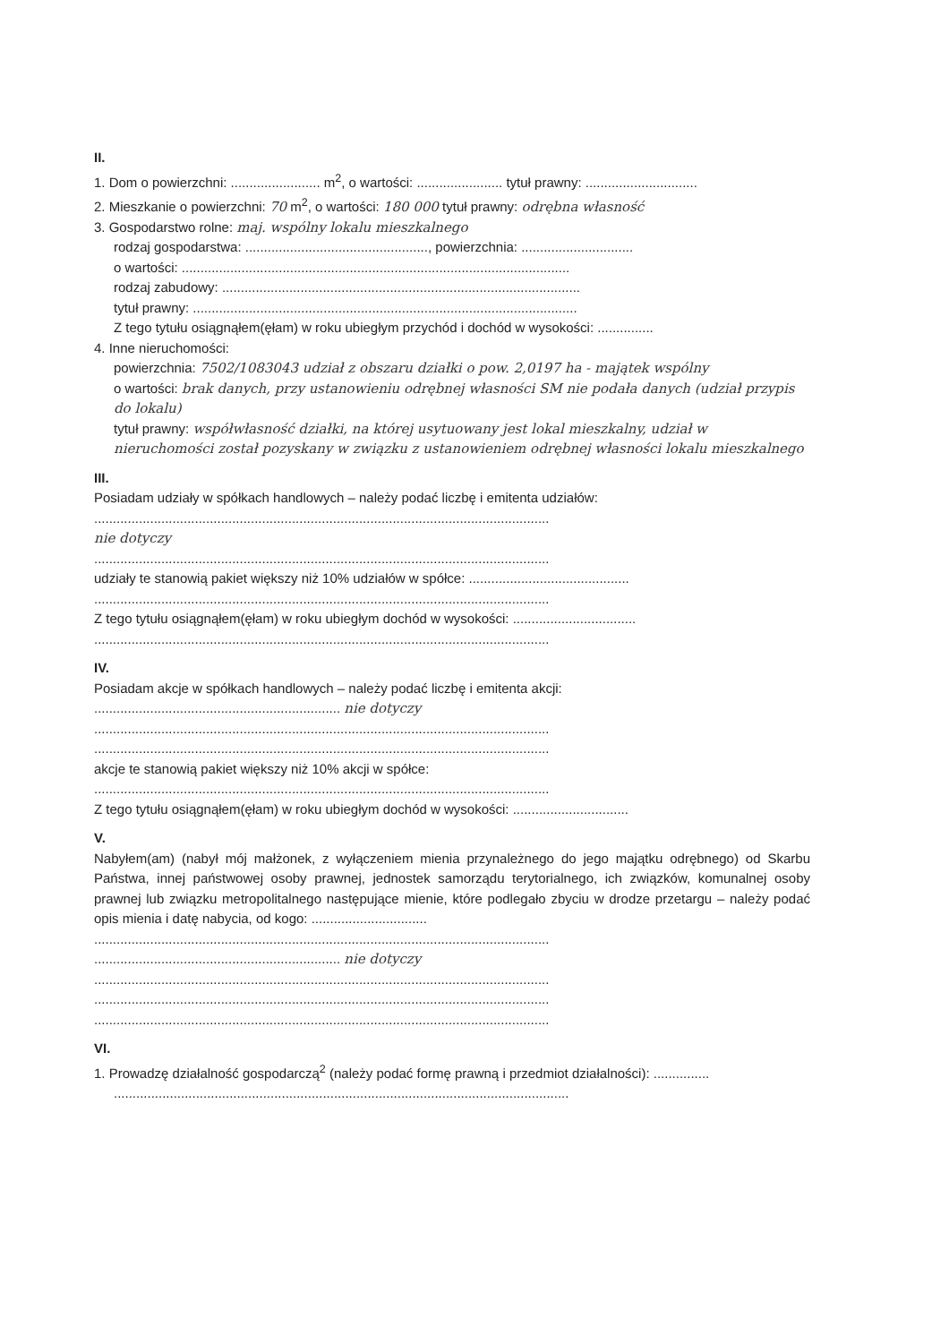II.
1. Dom o powierzchni: ........................ m<sup>2</sup>, o wartości: ....................... tytuł prawny: ..............................
2. Mieszkanie o powierzchni: 70 m<sup>2</sup>, o wartości: 180 000 tytuł prawny: odrębna własność
3. Gospodarstwo rolne: maj. wspólny lokalu mieszkalnego
rodzaj gospodarstwa: ................................................., powierzchnia: ..............................
o wartości: ........................................................................................................
rodzaj zabudowy: ................................................................................................
tytuł prawny: .......................................................................................................
Z tego tytułu osiągnąłem(ęłam) w roku ubiegłym przychód i dochód w wysokości: ...............
4. Inne nieruchomości:
powierzchnia: 7502/1083043 udział z obszaru działki o pow. 2,0197 ha - majątek wspólny
o wartości: brak danych, przy ustanowieniu odrębnej własności SM nie podała danych (udział przypis do lokalu)
tytuł prawny: współwłasność działki, na której usytuowany jest lokal mieszkalny, udział w nieruchomości został pozyskany w związku z ustanowieniem odrębnej własności lokalu mieszkalnego
III.
Posiadam udziały w spółkach handlowych – należy podać liczbę i emitenta udziałów:
..........................................................................................................................
nie dotyczy
..........................................................................................................................
udziały te stanowią pakiet większy niż 10% udziałów w spółce: ...........................................
..........................................................................................................................
Z tego tytułu osiągnąłem(ęłam) w roku ubiegłym dochód w wysokości: .................................
..........................................................................................................................
IV.
Posiadam akcje w spółkach handlowych – należy podać liczbę i emitenta akcji:
.................................................................. nie dotyczy
..........................................................................................................................
..........................................................................................................................
akcje te stanowią pakiet większy niż 10% akcji w spółce:
..........................................................................................................................
Z tego tytułu osiągnąłem(ęłam) w roku ubiegłym dochód w wysokości: ...............................
V.
Nabyłem(am) (nabył mój małżonek, z wyłączeniem mienia przynależnego do jego majątku odrębnego) od Skarbu Państwa, innej państwowej osoby prawnej, jednostek samorządu terytorialnego, ich związków, komunalnej osoby prawnej lub związku metropolitalnego następujące mienie, które podlegało zbyciu w drodze przetargu – należy podać opis mienia i datę nabycia, od kogo: ...............................
..........................................................................................................................
.................................................................. nie dotyczy
..........................................................................................................................
..........................................................................................................................
..........................................................................................................................
VI.
1. Prowadzę działalność gospodarczą<sup>2</sup> (należy podać formę prawną i przedmiot działalności): ...............
..........................................................................................................................